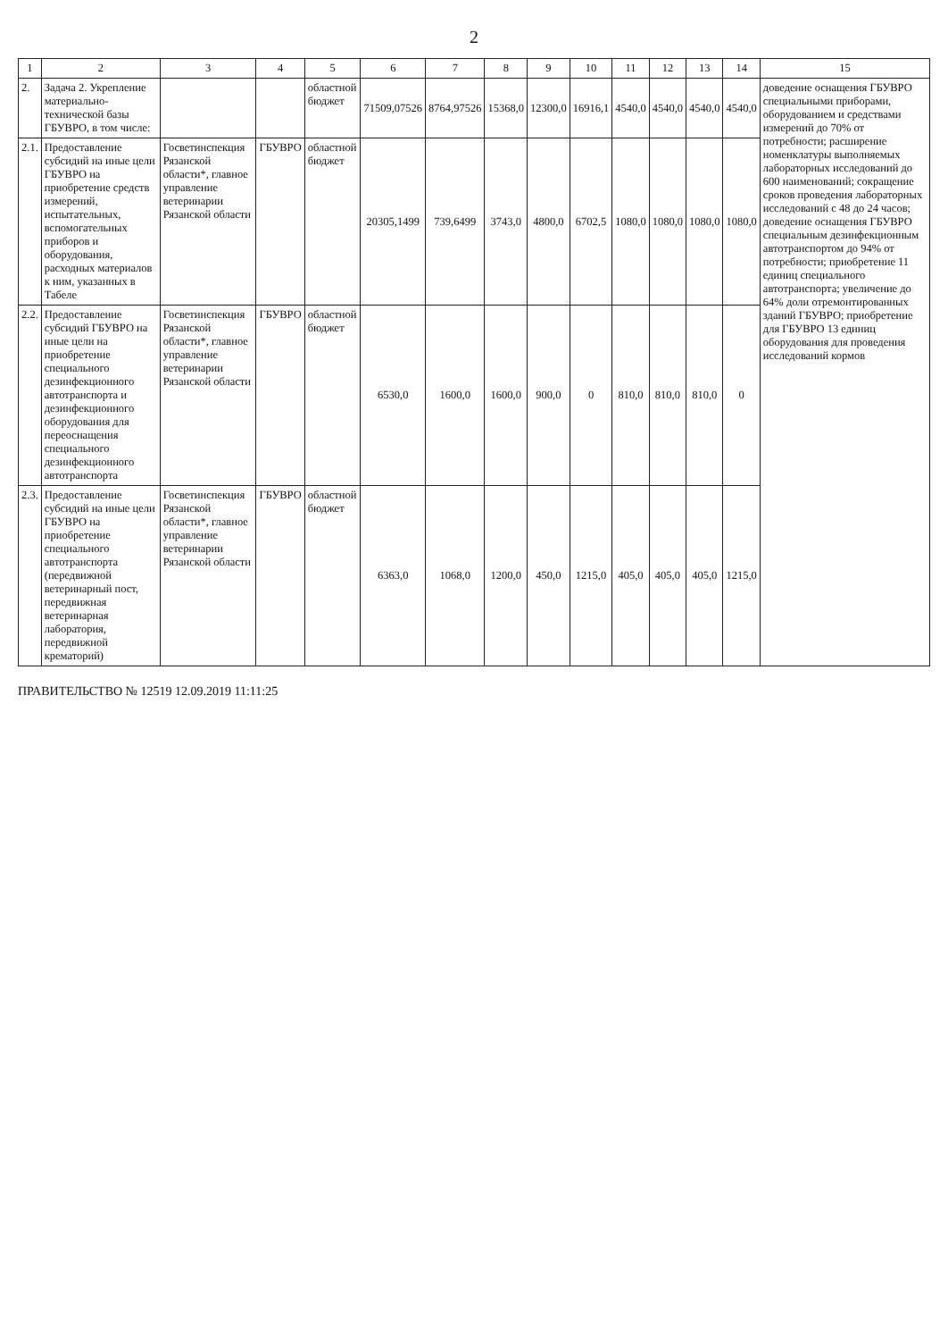2
| 1 | 2 | 3 | 4 | 5 | 6 | 7 | 8 | 9 | 10 | 11 | 12 | 13 | 14 | 15 |
| --- | --- | --- | --- | --- | --- | --- | --- | --- | --- | --- | --- | --- | --- | --- |
| 2. | Задача 2. Укрепление материально-технической базы ГБУВРО, в том числе: | | | областной бюджет | 71509,07526 | 8764,97526 | 15368,0 | 12300,0 | 16916,1 | 4540,0 | 4540,0 | 4540,0 | 4540,0 | доведение оснащения ГБУВРО специальными приборами, оборудованием и средствами измерений до 70% от потребности; расширение номенклатуры выполняемых лабораторных исследований до 600 наименований; сокращение сроков проведения лабораторных исследований с 48 до 24 часов; доведение оснащения ГБУВРО специальным дезинфекционным автотранспортом до 94% от потребности; приобретение 11 единиц специального автотранспорта; увеличение до 64% доли отремонтированных зданий ГБУВРО; приобретение для ГБУВРО 13 единиц оборудования для проведения исследований кормов |
| 2.1. | Предоставление субсидий на иные цели ГБУВРО на приобретение средств измерений, испытательных, вспомогательных приборов и оборудования, расходных материалов к ним, указанных в Табеле | Госветинспекция Рязанской области*, главное управление ветеринарии Рязанской области | ГБУВРО | областной бюджет | 20305,1499 | 739,6499 | 3743,0 | 4800,0 | 6702,5 | 1080,0 | 1080,0 | 1080,0 | 1080,0 | |
| 2.2. | Предоставление субсидий ГБУВРО на иные цели на приобретение специального дезинфекционного автотранспорта и дезинфекционного оборудования для переоснащения специального дезинфекционного автотранспорта | Госветинспекция Рязанской области*, главное управление ветеринарии Рязанской области | ГБУВРО | областной бюджет | 6530,0 | 1600,0 | 1600,0 | 900,0 | 0 | 810,0 | 810,0 | 810,0 | 0 | |
| 2.3. | Предоставление субсидий на иные цели ГБУВРО на приобретение специального автотранспорта (передвижной ветеринарный пост, передвижная ветеринарная лаборатория, передвижной крематорий) | Госветинспекция Рязанской области*, главное управление ветеринарии Рязанской области | ГБУВРО | областной бюджет | 6363,0 | 1068,0 | 1200,0 | 450,0 | 1215,0 | 405,0 | 405,0 | 405,0 | 1215,0 | |
ПРАВИТЕЛЬСТВО № 12519 12.09.2019 11:11:25